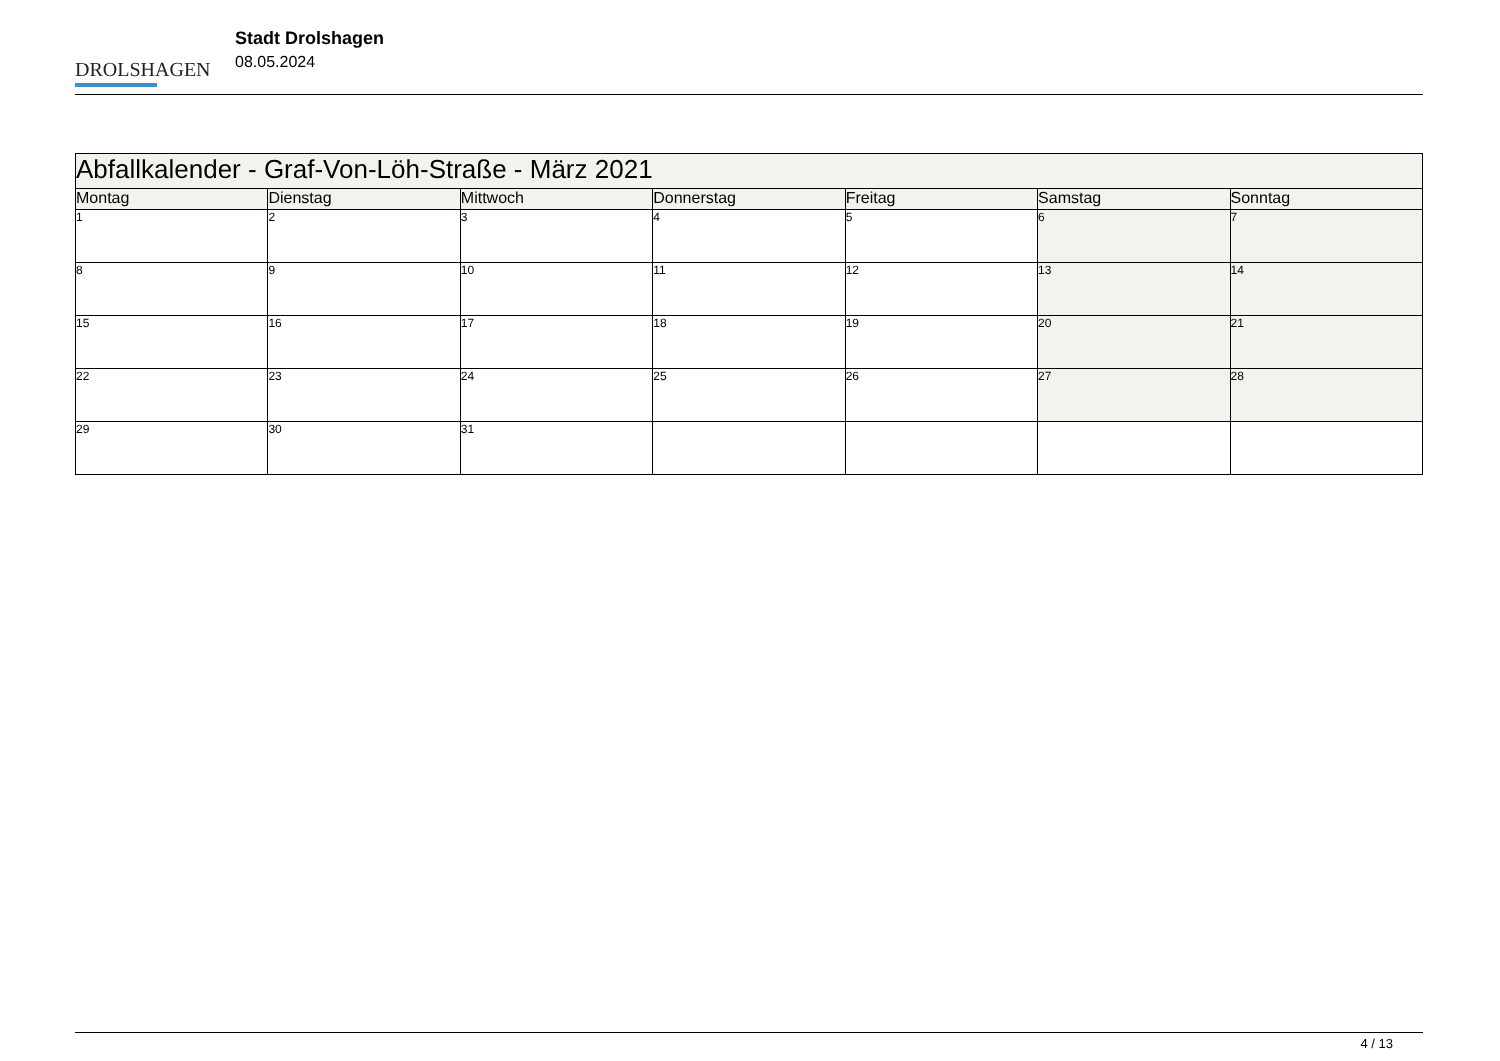DROLSHAGEN
Stadt Drolshagen
08.05.2024
| Abfallkalender - Graf-Von-Löh-Straße - März 2021 | | | | | | |
| --- | --- | --- | --- | --- | --- | --- |
| Montag | Dienstag | Mittwoch | Donnerstag | Freitag | Samstag | Sonntag |
| 1 | 2 | 3 | 4 | 5 | 6 | 7 |
| 8 | 9 | 10 | 11 | 12 | 13 | 14 |
| 15 | 16 | 17 | 18 | 19 | 20 | 21 |
| 22 | 23 | 24 | 25 | 26 | 27 | 28 |
| 29 | 30 | 31 | | | | |
4 / 13